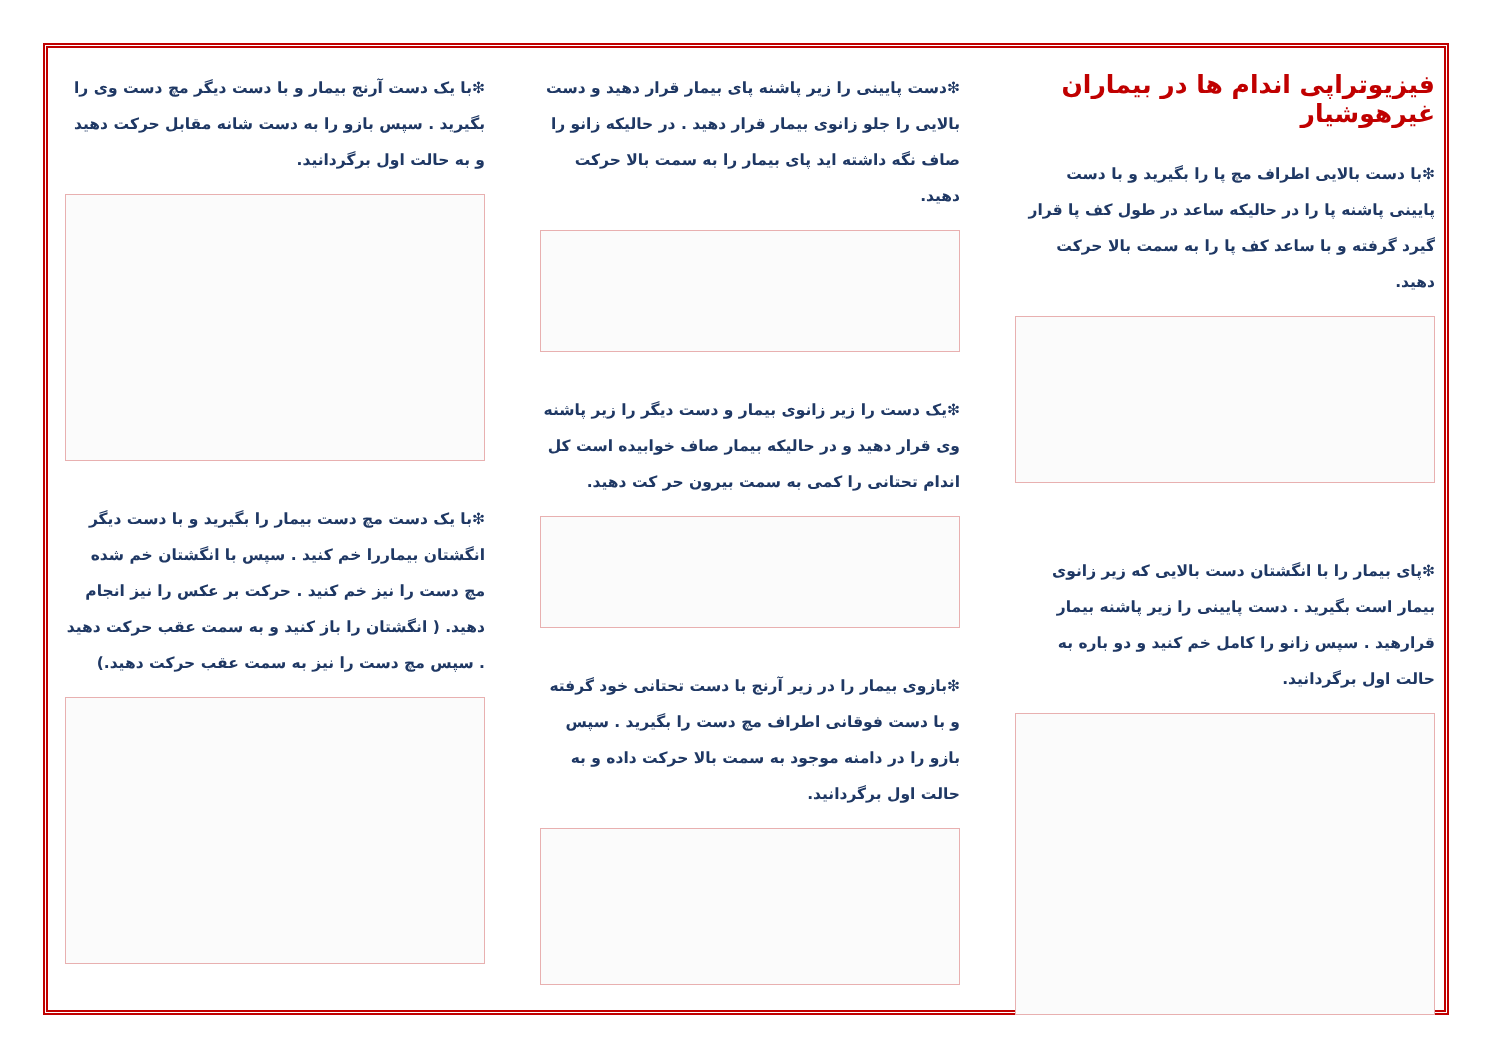فیزیوتراپی اندام ها در بیماران غیرهوشیار
❇با دست بالایی اطراف مچ پا را بگیرید و با دست پایینی پاشنه پا را در حالیکه ساعد در طول کف پا قرار گیرد گرفته و با ساعد کف پا را به سمت بالا حرکت دهید.
❇پای بیمار را با انگشتان دست بالایی که زیر زانوی بیمار است بگیرید . دست پایینی را زیر پاشنه بیمار قرارهید . سپس زانو را کامل خم کنید و دو باره به حالت اول برگردانید.
❇دست پایینی را زیر پاشنه پای بیمار قرار دهید و دست بالایی را جلو زانوی بیمار قرار دهید . در حالیکه زانو را صاف نگه داشته اید پای بیمار را به سمت بالا حرکت دهید.
❇یک دست را زیر زانوی بیمار و دست دیگر را زیر پاشنه وی قرار دهید و در حالیکه بیمار صاف خوابیده است کل اندام تحتانی را کمی به سمت بیرون حر کت دهید.
❇بازوی بیمار را در زیر آرنج با دست تحتانی خود گرفته و با دست فوقانی اطراف مچ دست را بگیرید . سپس بازو را در دامنه موجود به سمت بالا حرکت داده و به حالت اول برگردانید.
❇با یک دست آرنج بیمار و با دست دیگر مچ دست وی را بگیرید . سپس بازو را به دست شانه مقابل حرکت دهید و به حالت اول برگردانید.
❇با یک دست مچ دست بیمار را بگیرید و با دست دیگر انگشتان بیماررا خم کنید . سپس با انگشتان خم شده مچ دست را نیز خم کنید . حرکت بر عکس را نیز انجام دهید. ( انگشتان را باز کنید و به سمت عقب حرکت دهید . سپس مچ دست را نیز به سمت عقب حرکت دهید.)